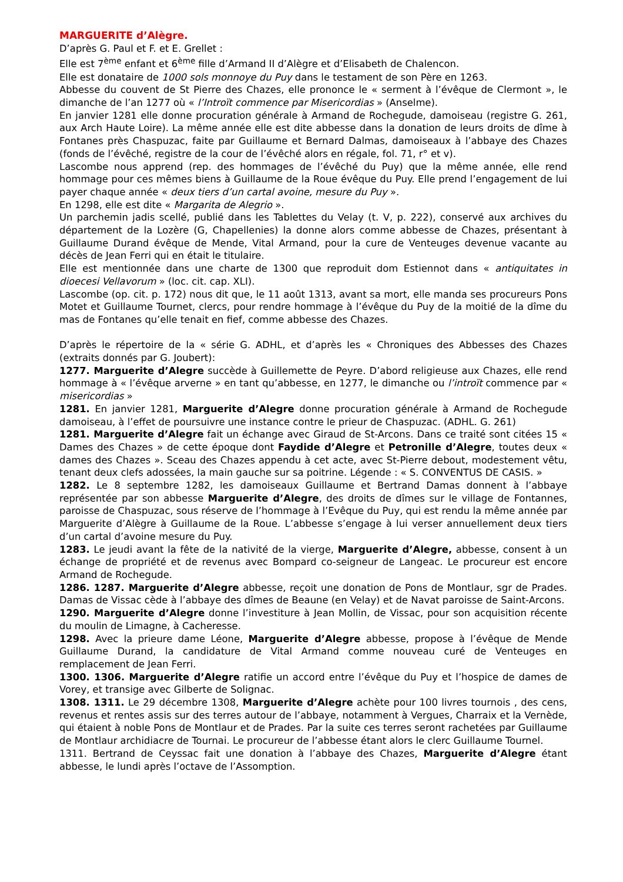MARGUERITE d’Alègre.
D’après G. Paul et F. et E. Grellet :
Elle est 7<sup>ème</sup> enfant et 6<sup>ème</sup> fille d’Armand II d’Alègre et d’Elisabeth de Chalencon.
Elle est donataire de 1000 sols monnoye du Puy dans le testament de son Père en 1263.
Abbesse du couvent de St Pierre des Chazes, elle prononce le « serment à l’évêque de Clermont », le dimanche de l’an 1277 où « l’Introït commence par Misericordias » (Anselme).
En janvier 1281 elle donne procuration générale à Armand de Rochegude, damoiseau (registre G. 261, aux Arch Haute Loire). La même année elle est dite abbesse dans la donation de leurs droits de dîme à Fontanes près Chaspuzac, faite par Guillaume et Bernard Dalmas, damoiseaux à l’abbaye des Chazes (fonds de l’évêché, registre de la cour de l’évêché alors en régale, fol. 71, r° et v).
Lascombe nous apprend (rep. des hommages de l’évêché du Puy) que la même année, elle rend hommage pour ces mêmes biens à Guillaume de la Roue évêque du Puy. Elle prend l’engagement de lui payer chaque année « deux tiers d’un cartal avoine, mesure du Puy ».
En 1298, elle est dite « Margarita de Alegrio ».
Un parchemin jadis scellé, publié dans les Tablettes du Velay (t. V, p. 222), conservé aux archives du département de la Lozère (G, Chapellenies) la donne alors comme abbesse de Chazes, présentant à Guillaume Durand évêque de Mende, Vital Armand, pour la cure de Venteuges devenue vacante au décès de Jean Ferri qui en était le titulaire.
Elle est mentionnée dans une charte de 1300 que reproduit dom Estiennot dans « antiquitates in dioecesi Vellavorum » (loc. cit. cap. XLI).
Lascombe (op. cit. p. 172) nous dit que, le 11 août 1313, avant sa mort, elle manda ses procureurs Pons Motet et Guillaume Tournet, clercs, pour rendre hommage à l’évêque du Puy de la moitié de la dîme du mas de Fontanes qu’elle tenait en fief, comme abbesse des Chazes.
D’après le répertoire de la « série G. ADHL, et d’après les « Chroniques des Abbesses des Chazes (extraits donnés par G. Joubert):
1277. Marguerite d’Alegre succède à Guillemette de Peyre. D’abord religieuse aux Chazes, elle rend hommage à « l’évêque arverne » en tant qu’abbesse, en 1277, le dimanche ou l’introït commence par « misericordias »
1281. En janvier 1281, Marguerite d’Alegre donne procuration générale à Armand de Rochegude damoiseau, à l’effet de poursuivre une instance contre le prieur de Chaspuzac. (ADHL. G. 261)
1281. Marguerite d’Alegre fait un échange avec Giraud de St-Arcons. Dans ce traité sont citées 15 « Dames des Chazes » de cette époque dont Faydide d’Alegre et Petronille d’Alegre, toutes deux « dames des Chazes ». Sceau des Chazes appendu à cet acte, avec St-Pierre debout, modestement vêtu, tenant deux clefs adossées, la main gauche sur sa poitrine. Légende : « S. CONVENTUS DE CASIS. »
1282. Le 8 septembre 1282, les damoiseaux Guillaume et Bertrand Damas donnent à l’abbaye représentée par son abbesse Marguerite d’Alegre, des droits de dîmes sur le village de Fontannes, paroisse de Chaspuzac, sous réserve de l’hommage à l’Evêque du Puy, qui est rendu la même année par Marguerite d’Alègre à Guillaume de la Roue. L’abbesse s’engage à lui verser annuellement deux tiers d’un cartal d’avoine mesure du Puy.
1283. Le jeudi avant la fête de la nativité de la vierge, Marguerite d’Alegre, abbesse, consent à un échange de propriété et de revenus avec Bompard co-seigneur de Langeac. Le procureur est encore Armand de Rochegude.
1286. 1287. Marguerite d’Alegre abbesse, reçoit une donation de Pons de Montlaur, sgr de Prades. Damas de Vissac cède à l’abbaye des dîmes de Beaune (en Velay) et de Navat paroisse de Saint-Arcons.
1290. Marguerite d’Alegre donne l’investiture à Jean Mollin, de Vissac, pour son acquisition récente du moulin de Limagne, à Cacheresse.
1298. Avec la prieure dame Léone, Marguerite d’Alegre abbesse, propose à l’évêque de Mende Guillaume Durand, la candidature de Vital Armand comme nouveau curé de Venteuges en remplacement de Jean Ferri.
1300. 1306. Marguerite d’Alegre ratifie un accord entre l’évêque du Puy et l’hospice de dames de Vorey, et transige avec Gilberte de Solignac.
1308. 1311. Le 29 décembre 1308, Marguerite d’Alegre achète pour 100 livres tournois , des cens, revenus et rentes assis sur des terres autour de l’abbaye, notamment à Vergues, Charraix et la Vernède, qui étaient à noble Pons de Montlaur et de Prades. Par la suite ces terres seront rachetées par Guillaume de Montlaur archidiacre de Tournai. Le procureur de l’abbesse étant alors le clerc Guillaume Tournel.
1311. Bertrand de Ceyssac fait une donation à l’abbaye des Chazes, Marguerite d’Alegre étant abbesse, le lundi après l’octave de l’Assomption.